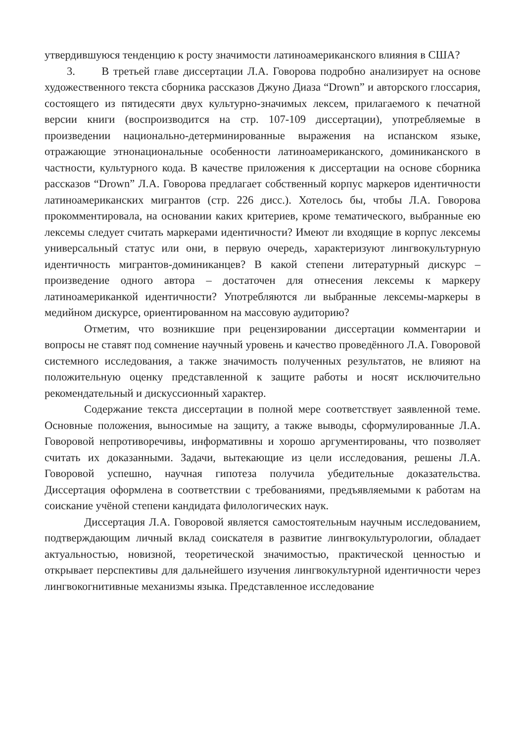утвердившуюся тенденцию к росту значимости латиноамериканского влияния в США?
3. В третьей главе диссертации Л.А. Говорова подробно анализирует на основе художественного текста сборника рассказов Джуно Диаза “Drown” и авторского глоссария, состоящего из пятидесяти двух культурно-значимых лексем, прилагаемого к печатной версии книги (воспроизводится на стр. 107-109 диссертации), употребляемые в произведении национально-детерминированные выражения на испанском языке, отражающие этнонациональные особенности латиноамериканского, доминиканского в частности, культурного кода. В качестве приложения к диссертации на основе сборника рассказов “Drown” Л.А. Говорова предлагает собственный корпус маркеров идентичности латиноамериканских мигрантов (стр. 226 дисс.). Хотелось бы, чтобы Л.А. Говорова прокомментировала, на основании каких критериев, кроме тематического, выбранные ею лексемы следует считать маркерами идентичности? Имеют ли входящие в корпус лексемы универсальный статус или они, в первую очередь, характеризуют лингвокультурную идентичность мигрантов-доминиканцев? В какой степени литературный дискурс – произведение одного автора – достаточен для отнесения лексемы к маркеру латиноамериканкой идентичности? Употребляются ли выбранные лексемы-маркеры в медийном дискурсе, ориентированном на массовую аудиторию?
Отметим, что возникшие при рецензировании диссертации комментарии и вопросы не ставят под сомнение научный уровень и качество проведённого Л.А. Говоровой системного исследования, а также значимость полученных результатов, не влияют на положительную оценку представленной к защите работы и носят исключительно рекомендательный и дискуссионный характер.
Содержание текста диссертации в полной мере соответствует заявленной теме. Основные положения, выносимые на защиту, а также выводы, сформулированные Л.А. Говоровой непротиворечивы, информативны и хорошо аргументированы, что позволяет считать их доказанными. Задачи, вытекающие из цели исследования, решены Л.А. Говоровой успешно, научная гипотеза получила убедительные доказательства. Диссертация оформлена в соответствии с требованиями, предъявляемыми к работам на соискание учёной степени кандидата филологических наук.
Диссертация Л.А. Говоровой является самостоятельным научным исследованием, подтверждающим личный вклад соискателя в развитие лингвокультурологии, обладает актуальностью, новизной, теоретической значимостью, практической ценностью и открывает перспективы для дальнейшего изучения лингвокультурной идентичности через лингвокогнитивные механизмы языка. Представленное исследование